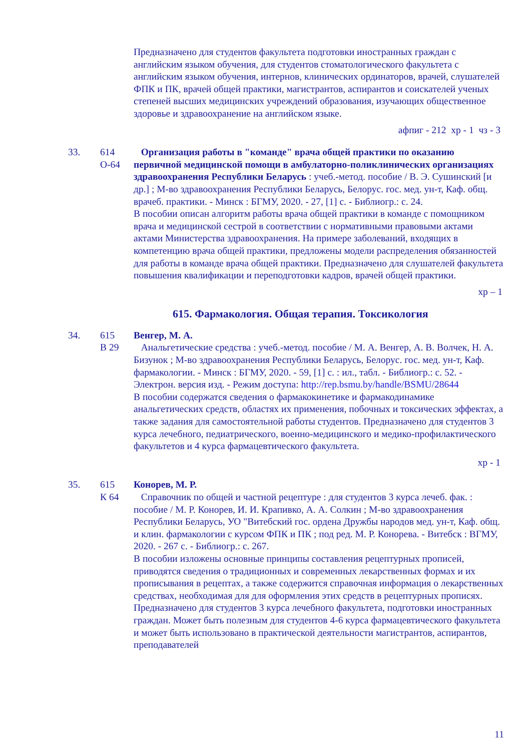Предназначено для студентов факультета подготовки иностранных граждан с английским языком обучения, для студентов стоматологического факультета с английским языком обучения, интернов, клинических ординаторов, врачей, слушателей ФПК и ПК, врачей общей практики, магистрантов, аспирантов и соискателей ученых степеней высших медицинских учреждений образования, изучающих общественное здоровье и здравоохранение на английском языке.
афпиг - 212 хр - 1 чз - 3
33. 614
О-64
Организация работы в "команде" врача общей практики по оказанию первичной медицинской помощи в амбулаторно-поликлинических организациях здравоохранения Республики Беларусь : учеб.-метод. пособие / В. Э. Сушинский [и др.] ; М-во здравоохранения Республики Беларусь, Белорус. гос. мед. ун-т, Каф. общ. врачеб. практики. - Минск : БГМУ, 2020. - 27, [1] с. - Библиогр.: с. 24.
В пособии описан алгоритм работы врача общей практики в команде с помощником врача и медицинской сестрой в соответствии с нормативными правовыми актами актами Министерства здравоохранения. На примере заболеваний, входящих в компетенцию врача общей практики, предложены модели распределения обязанностей для работы в команде врача общей практики. Предназначено для слушателей факультета повышения квалификации и переподготовки кадров, врачей общей практики.
хр – 1
615. Фармакология. Общая терапия. Токсикология
34. 615
В 29
Венгер, М. А.
Анальгетические средства : учеб.-метод. пособие / М. А. Венгер, А. В. Волчек, Н. А. Бизунок ; М-во здравоохранения Республики Беларусь, Белорус. гос. мед. ун-т, Каф. фармакологии. - Минск : БГМУ, 2020. - 59, [1] с. : ил., табл. - Библиогр.: с. 52. - Электрон. версия изд. - Режим доступа: http://rep.bsmu.by/handle/BSMU/28644
В пособии содержатся сведения о фармакокинетике и фармакодинамике анальгетических средств, областях их применения, побочных и токсических эффектах, а также задания для самостоятельной работы студентов. Предназначено для студентов 3 курса лечебного, педиатрического, военно-медицинского и медико-профилактического факультетов и 4 курса фармацевтического факультета.
хр - 1
35. 615
К 64
Конорев, М. Р.
Справочник по общей и частной рецептуре : для студентов 3 курса лечеб. фак. : пособие / М. Р. Конорев, И. И. Крапивко, А. А. Солкин ; М-во здравоохранения Республики Беларусь, УО "Витебский гос. ордена Дружбы народов мед. ун-т, Каф. общ. и клин. фармакологии с курсом ФПК и ПК ; под ред. М. Р. Конорева. - Витебск : ВГМУ, 2020. - 267 с. - Библиогр.: с. 267.
В пособии изложены основные принципы составления рецептурных прописей, приводятся сведения о традиционных и современных лекарственных формах и их прописывания в рецептах, а также содержится справочная информация о лекарственных средствах, необходимая для для оформления этих средств в рецептурных прописях. Предназначено для студентов 3 курса лечебного факультета, подготовки иностранных граждан. Может быть полезным для студентов 4-6 курса фармацевтического факультета и может быть использовано в практической деятельности магистрантов, аспирантов, преподавателей
11